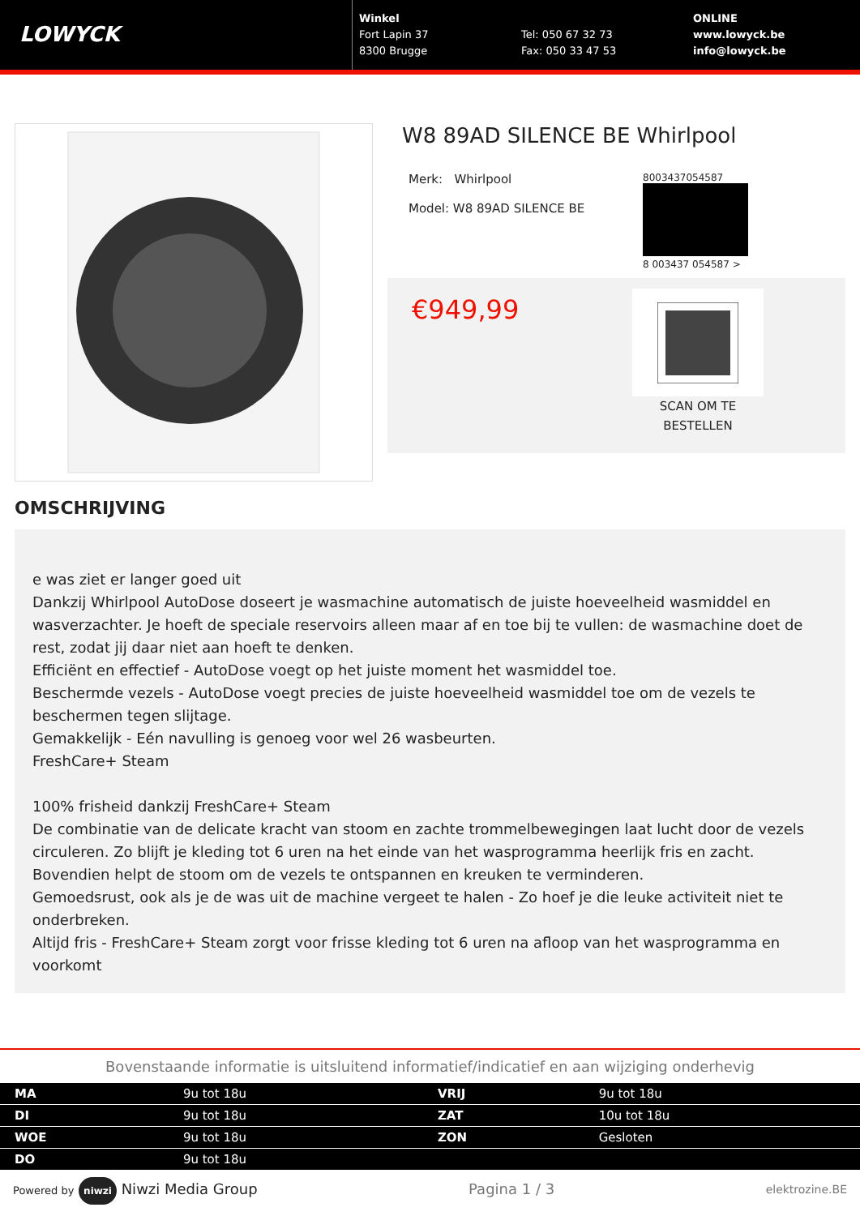LOWYCK
Winkel
Fort Lapin 37
8300 Brugge
Tel: 050 67 32 73
Fax: 050 33 47 53
ONLINE
www.lowyck.be
info@lowyck.be
W8 89AD SILENCE BE Whirlpool
Merk: Whirlpool
Model: W8 89AD SILENCE BE
8003437054587
8 003437 054587 >
€949,99
SCAN OM TE
BESTELLEN
OMSCHRIJVING
e was ziet er langer goed uit
Dankzij Whirlpool AutoDose doseert je wasmachine automatisch de juiste hoeveelheid wasmiddel en wasverzachter. Je hoeft de speciale reservoirs alleen maar af en toe bij te vullen: de wasmachine doet de rest, zodat jij daar niet aan hoeft te denken.
Efficiënt en effectief - AutoDose voegt op het juiste moment het wasmiddel toe.
Beschermde vezels - AutoDose voegt precies de juiste hoeveelheid wasmiddel toe om de vezels te beschermen tegen slijtage.
Gemakkelijk - Eén navulling is genoeg voor wel 26 wasbeurten.
FreshCare+ Steam
100% frisheid dankzij FreshCare+ Steam
De combinatie van de delicate kracht van stoom en zachte trommelbewegingen laat lucht door de vezels circuleren. Zo blijft je kleding tot 6 uren na het einde van het wasprogramma heerlijk fris en zacht. Bovendien helpt de stoom om de vezels te ontspannen en kreuken te verminderen.
Gemoedsrust, ook als je de was uit de machine vergeet te halen - Zo hoef je die leuke activiteit niet te onderbreken.
Altijd fris - FreshCare+ Steam zorgt voor frisse kleding tot 6 uren na afloop van het wasprogramma en voorkomt
Bovenstaande informatie is uitsluitend informatief/indicatief en aan wijziging onderhevig
| MA | 9u tot 18u | VRIJ | 9u tot 18u |
| DI | 9u tot 18u | ZAT | 10u tot 18u |
| WOE | 9u tot 18u | ZON | Gesloten |
| DO | 9u tot 18u | | |
Powered by niwzi Niwzi Media Group
Pagina 1 / 3
elektrozine.BE